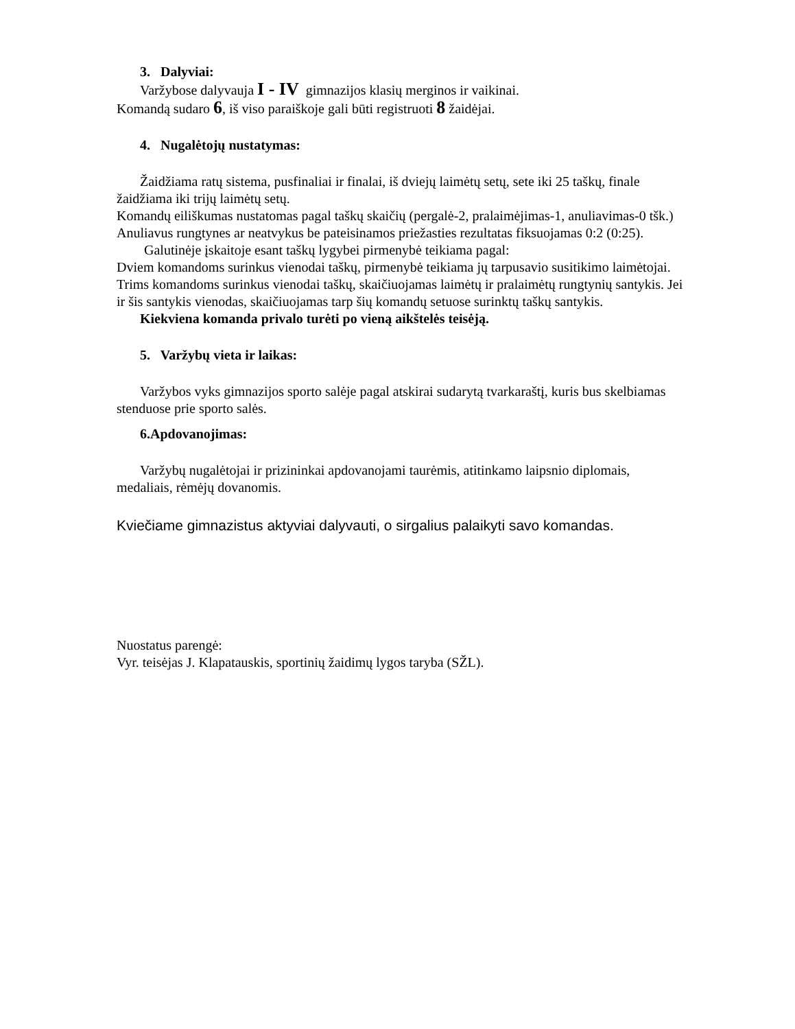3. Dalyviai:
Varžybose dalyvauja I - IV gimnazijos klasių merginos ir vaikinai.
Komandą sudaro 6, iš viso paraiškoje gali būti registruoti 8 žaidėjai.
4. Nugalėtojų nustatymas:
Žaidžiama ratų sistema, pusfinaliai ir finalai, iš dviejų laimėtų setų, sete iki 25 taškų, finale žaidžiama iki trijų laimėtų setų.
Komandų eiliškumas nustatomas pagal taškų skaičių (pergalė-2, pralaimėjimas-1, anuliavimas-0 tšk.) Anuliavus rungtynes ar neatvykus be pateisinamos priežasties rezultatas fiksuojamas 0:2 (0:25).
Galutinėje įskaitoje esant taškų lygybei pirmenybė teikiama pagal:
Dviem komandoms surinkus vienodai taškų, pirmenybė teikiama jų tarpusavio susitikimo laimėtojai. Trims komandoms surinkus vienodai taškų, skaičiuojamas laimėtų ir pralaimėtų rungtynių santykis. Jei ir šis santykis vienodas, skaičiuojamas tarp šių komandų setuose surinktų taškų santykis.
Kiekviena komanda privalo turėti po vieną aikštelės teisėją.
5. Varžybų vieta ir laikas:
Varžybos vyks gimnazijos sporto salėje pagal atskirai sudarytą tvarkaraštį, kuris bus skelbiamas stenduose prie sporto salės.
6.Apdovanojimas:
Varžybų nugalėtojai ir prizininkai apdovanojami taurėmis, atitinkamo laipsnio diplomais, medaliais, rėmėjų dovanomis.
Kviečiame gimnazistus aktyviai dalyvauti, o sirgalius palaikyti savo komandas.
Nuostatus parengė:
Vyr. teisėjas J. Klapatauskis, sportinių žaidimų lygos taryba (SŽL).